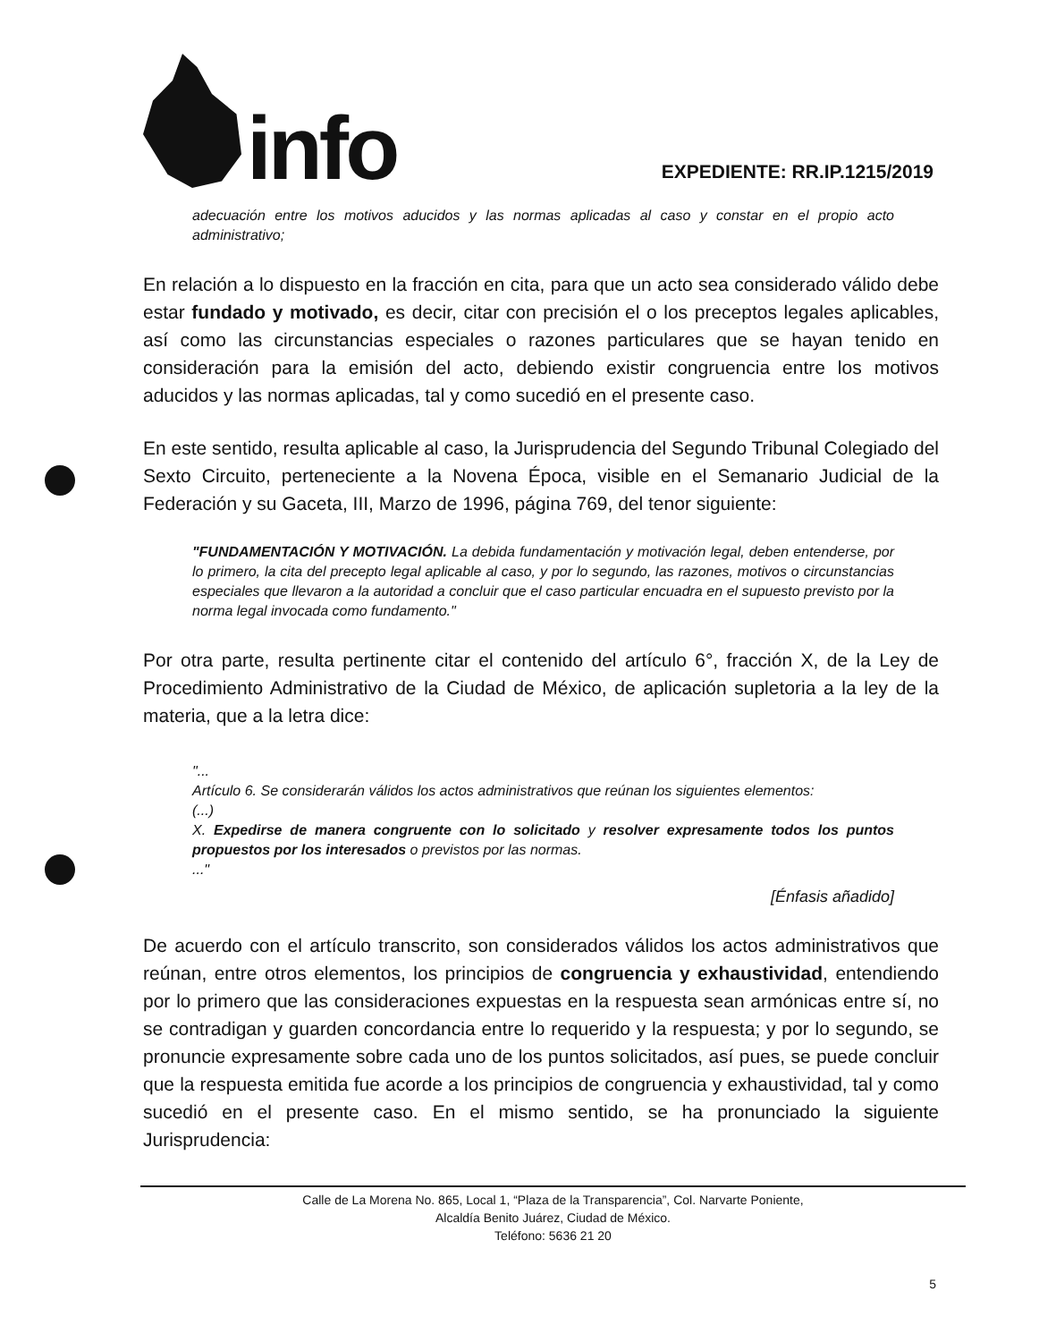info
EXPEDIENTE: RR.IP.1215/2019
adecuación entre los motivos aducidos y las normas aplicadas al caso y constar en el propio acto administrativo;
En relación a lo dispuesto en la fracción en cita, para que un acto sea considerado válido debe estar fundado y motivado, es decir, citar con precisión el o los preceptos legales aplicables, así como las circunstancias especiales o razones particulares que se hayan tenido en consideración para la emisión del acto, debiendo existir congruencia entre los motivos aducidos y las normas aplicadas, tal y como sucedió en el presente caso.
En este sentido, resulta aplicable al caso, la Jurisprudencia del Segundo Tribunal Colegiado del Sexto Circuito, perteneciente a la Novena Época, visible en el Semanario Judicial de la Federación y su Gaceta, III, Marzo de 1996, página 769, del tenor siguiente:
"FUNDAMENTACIÓN Y MOTIVACIÓN. La debida fundamentación y motivación legal, deben entenderse, por lo primero, la cita del precepto legal aplicable al caso, y por lo segundo, las razones, motivos o circunstancias especiales que llevaron a la autoridad a concluir que el caso particular encuadra en el supuesto previsto por la norma legal invocada como fundamento."
Por otra parte, resulta pertinente citar el contenido del artículo 6°, fracción X, de la Ley de Procedimiento Administrativo de la Ciudad de México, de aplicación supletoria a la ley de la materia, que a la letra dice:
"...
Artículo 6. Se considerarán válidos los actos administrativos que reúnan los siguientes elementos:
(...)
X. Expedirse de manera congruente con lo solicitado y resolver expresamente todos los puntos propuestos por los interesados o previstos por las normas.
..."
[Énfasis añadido]
De acuerdo con el artículo transcrito, son considerados válidos los actos administrativos que reúnan, entre otros elementos, los principios de congruencia y exhaustividad, entendiendo por lo primero que las consideraciones expuestas en la respuesta sean armónicas entre sí, no se contradigan y guarden concordancia entre lo requerido y la respuesta; y por lo segundo, se pronuncie expresamente sobre cada uno de los puntos solicitados, así pues, se puede concluir que la respuesta emitida fue acorde a los principios de congruencia y exhaustividad, tal y como sucedió en el presente caso. En el mismo sentido, se ha pronunciado la siguiente Jurisprudencia:
Calle de La Morena No. 865, Local 1, “Plaza de la Transparencia”, Col. Narvarte Poniente,
Alcaldía Benito Juárez, Ciudad de México.
Teléfono: 5636 21 20
5